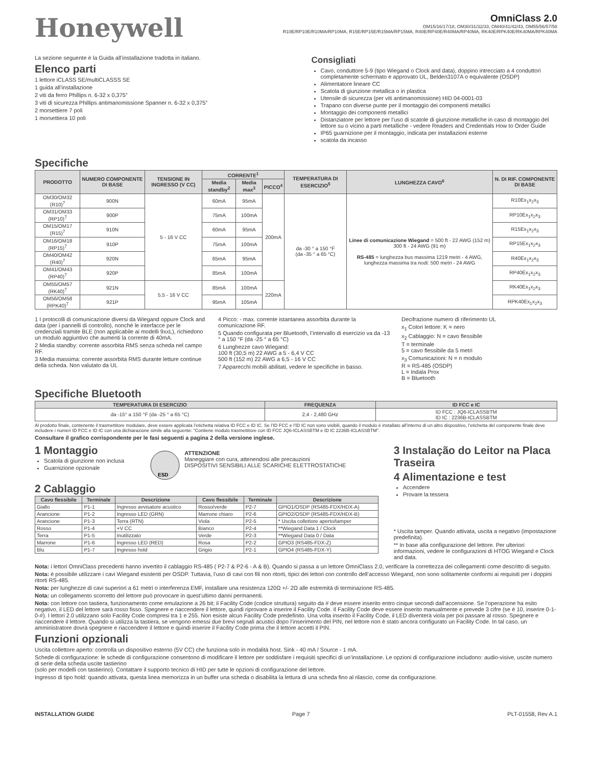Honeywell
OmniClass 2.0
OM15/16/17/18, OM30/31/32/33, OM40/41/42/43, OM55/56/57/58
R10E/RP10E/R10MA/RP10MA, R15E/RP15E/R15MA/RP15MA, R40E/RP40E/R40MA/RP40MA, RK40E/RPK40E/RK40MA/RPK40MA
La sezione seguente è la Guida all’installazione tradotta in italiano.
Elenco parti
1 lettore iCLASS SE/multiCLASSS SE
1 guida all’installazione
2 viti da ferro Phillips n. 6-32 x 0,375”
3 viti di sicurezza Phillips antimanomissione Spanner n. 6-32 x 0,375”
2 morsettiere 7 poli
1 morsettiera 10 poli
Specifiche
Consigliati
Cavo, conduttore 5-9 (tipo Wiegand o Clock and data), doppino intrecciato a 4 conduttori completamente schermato e approvato UL, Belden3107A o equivalente (OSDP)
Alimentatore lineare CC
Scatola di giunzione metallica o in plastica
Utensile di sicurezza (per viti antimanomissione) HID 04-0001-03
Trapano con diverse punte per il montaggio dei componenti metallici
Montaggio dei componenti metallici
Distanziatore per lettore per l’uso di scatole di giunzione metalliche in caso di montaggio del lettore su o vicino a parti metalliche - vedere Readers and Credentials How to Order Guide
IP65 guarnizione per il montaggio, indicata per installazioni esterne
scatola da incasso
| PRODOTTO | NUMERO COMPONENTE DI BASE | TENSIONE IN INGRESSO (V CC) | CORRENTE<sup>1</sup> | | | TEMPERATURA DI ESERCIZIO<sup>5</sup> | LUNGHEZZA CAVO<sup>6</sup> | N. DI RIF. COMPONENTE DI BASE |
| --- | --- | --- | --- | --- | --- | --- | --- | --- |
| | | | Media standby<sup>2</sup> | Media max<sup>3</sup> | PICCO<sup>4</sup> | | | |
| OM30/OM32 (R10)<sup>7</sup> | 900N | 5 - 16 V CC | 60mA | 95mA | 200mA | da -30 ° a 150 °F (da -35 ° a 65 °C) | Linee di comunicazione Wiegand = 500 ft - 22 AWG (152 m) 300 ft - 24 AWG (91 m) RS-485 = lunghezza bus massima 1219 metri - 4 AWG, lunghezza massima tra nodi: 500 metri - 24 AWG | R10Ex<sub>1</sub>x<sub>2</sub>x<sub>3</sub> |
| OM31/OM33 (RP10)<sup>7</sup> | 900P | | 75mA | 100mA | | | | RP10Ex<sub>1</sub>x<sub>2</sub>x<sub>3</sub> |
| OM15/OM17 (R15)<sup>7</sup> | 910N | | 60mA | 95mA | | | | R15Ex<sub>1</sub>x<sub>2</sub>x<sub>3</sub> |
| OM16/OM18 (RP15)<sup>7</sup> | 910P | | 75mA | 100mA | | | | RP15Ex<sub>1</sub>x<sub>2</sub>x<sub>3</sub> |
| OM40/OM42 (R40)<sup>7</sup> | 920N | | 65mA | 95mA | | | | R40Ex<sub>1</sub>x<sub>2</sub>x<sub>3</sub> |
| OM41/OM43 (RP40)<sup>7</sup> | 920P | | 85mA | 100mA | | | | RP40Ex<sub>1</sub>x<sub>2</sub>x<sub>3</sub> |
| OM55/OM57 (RK40)<sup>7</sup> | 921N | 5,5 - 16 V CC | 85mA | 100mA | 220mA | | | RK40Ex<sub>1</sub>x<sub>2</sub>x<sub>3</sub> |
| OM56/OM58 (RPK40)<sup>7</sup> | 921P | | 95mA | 105mA | | | | RPK40Ex<sub>1</sub>x<sub>2</sub>x<sub>3</sub> |
1 I protocolli di comunicazione diversi da Wiegand oppure Clock and data (per i pannelli di controllo), nonché le interfacce per le credenziali tramite BLE (non applicabile ai modelli 9xxL), richiedono un modulo aggiuntivo che aumenti la corrente di 40mA.
2 Media standby: corrente assorbita RMS senza scheda nel campo RF.
3 Media massima: corrente assorbita RMS durante letture continue della scheda. Non valutato da UL
4 Picco: - max. corrente istantanea assorbita durante la comunicazione RF.
5 Quando configurata per Bluetooth, l’intervallo di esercizio va da -13 ° a 150 °F (da -25 ° a 65 °C)
6 Lunghezze cavo Wiegand:
100 ft (30,5 m) 22 AWG a 5 - 6,4 V CC
500 ft (152 m) 22 AWG a 6,5 - 16 V CC
7 Apparecchi mobili abilitati, vedere le specifiche in basso.
Decifrazione numero di riferimento UL
x<sub>1</sub> Colori lettore: K = nero
x<sub>2</sub> Cablaggio: N = cavo flessibile
T = terminale
5 = cavo flessibile da 5 metri
x<sub>3</sub> Comunicazioni: N = n modulo
R = RS-485 (OSDP)
L = Indala Prox
B = Bluetooth
Specifiche Bluetooth
| TEMPERATURA DI ESERCIZIO | FREQUENZA | ID FCC e IC |
| --- | --- | --- |
| da -15° a 150 °F (da -25 ° a 65 °C) | 2,4 - 2,480 GHz | ID FCC : JQ6-ICLASSBTM ID IC : 2236B-ICLASSBTM |
Al prodotto finale, contenente il trasmettitore modulare, deve essere applicata l’etichetta relativa ID FCC e ID IC. Se l’ID FCC e l’ID IC non sono visibili, quando il modulo è installato all’interno di un altro dispositivo, l’etichetta del componente finale deve includere i numeri ID FCC e ID IC con una dichiarazione simile alla seguente: “Contiene modulo trasmettitore con ID FCC JQ6-ICLASSBTM e ID IC 2236B-ICLASSBTM”.
Consultare il grafico corrispondente per le fasi seguenti a pagina 2 della versione inglese.
1 Montaggio
Scatola di giunzione non inclusa
Guarnizione opzionale
ESD
ATTENZIONE
Maneggiare con cura, attenendosi alle precauzioni
DISPOSITIVI SENSIBILI ALLE SCARICHE ELETTROSTATICHE
2 Cablaggio
| Cavo flessibile | Terminale | Descrizione | Cavo flessibile | Terminale | Descrizione |
| --- | --- | --- | --- | --- | --- |
| Giallo | P1-1 | Ingresso avvisatore acustico | Rosso/verde | P2-7 | GPIO1/OSDP (RS485-FDX/HDX-A) |
| Arancione | P1-2 | Ingresso LED (GRN) | Marrone chiaro | P2-6 | GPIO2/OSDP (RS485-FDX/HDX-B) |
| Arancione | P1-3 | Terra (RTN) | Viola | P2-5 | * Uscita collettore aperto/tamper |
| Rosso | P1-4 | +V CC | Bianco | P2-4 | **Wiegand Data 1 / Clock |
| Terra | P1-5 | Inutilizzato | Verde | P2-3 | **Wiegand Data 0 / Data |
| Marrone | P1-6 | Ingresso LED (RED) | Rosa | P2-2 | GPIO3 (RS485-FDX-Z) |
| Blu | P1-7 | Ingresso hold | Grigio | P2-1 | GPIO4 (RS485-FDX-Y) |
3 Instalação do Leitor na Placa Traseira
4 Alimentazione e test
Accendere
Provare la tessera
* Uscita tamper. Quando attivata, uscita a negativo (impostazione predefinita).
** In base alla configurazione del lettore. Per ulteriori informazioni, vedere le configurazioni di HTOG Wiegand e Clock and data.
Nota: i lettori OmniClass precedenti hanno invertito il cablaggio RS-485 ( P2-7 & P2-6 - A & B). Quando si passa a un lettore OmniClass 2.0, verificare la correttezza dei collegamenti come descritto di seguito.
Nota: è possibile utilizzare i cavi Wiegand esistenti per OSDP. Tuttavia, l’uso di cavi con fili non ritorti, tipici dei lettori con controllo dell’accesso Wiegand, non sono solitamente conformi ai requisiti per i doppini ritorti RS-485.
Nota: per lunghezze di cavi superiori a 61 metri o interferenza EMF, installare una resistenza 120Ω +/- 2Ω alle estremità di terminazione RS-485.
Nota: un collegamento scorretto del lettore può provocare in quest’ultimo danni permanenti.
Nota: con lettore con tastiera, funzionamento come emulazione a 26 bit; il Facility Code (codice struttura) seguito da # deve essere inserito entro cinque secondi dall’accensione. Se l’operazione ha esito negativo, il LED del lettore sarà rosso fisso. Spegnere e riaccendere il lettore, quindi riprovare a inserire il Facility Code. Il Facility Code deve essere inserito manualmente e prevede 3 cifre (se è 10, inserire 0-1-0-#). I lettori 2.0 utilizzano solo Facility Code compresi tra 1 e 255. Non esiste alcun Facility Code predefinito. Una volta inserito il Facility Code, il LED diventerà viola per poi passare al rosso. Spegnere e riaccendere il lettore. Quando si utilizza la tastiera, se vengono emessi due brevi segnali acustici dopo l’inserimento del PIN, nel lettore non è stato ancora configurato un Facility Code. In tal caso, un amministratore dovrà spegnere e riaccendere il lettore e quindi inserire il Facility Code prima che il lettore accetti il PIN.
Funzioni opzionali
Uscita collettore aperto: controlla un dispositivo esterno (5V CC) che funziona solo in modalità host. Sink - 40 mA / Source - 1 mA.
Schede di configurazione: le schede di configurazione consentono di modificare il lettore per soddisfare i requisiti specifici di un’installazione. Le opzioni di configurazione includono: audio-visive, uscite numero di serie della scheda uscite tastierino
(solo per modelli con tastierino). Contattare il supporto tecnico di HID per tutte le opzioni di configurazione del lettore.
Ingresso di tipo hold: quando attivata, questa linea memorizza in un buffer una scheda o disabilita la lettura di una scheda fino al rilascio, come da configurazione.
INSTALLATION GUIDE Page 7 PLT-01558, Rev A.1